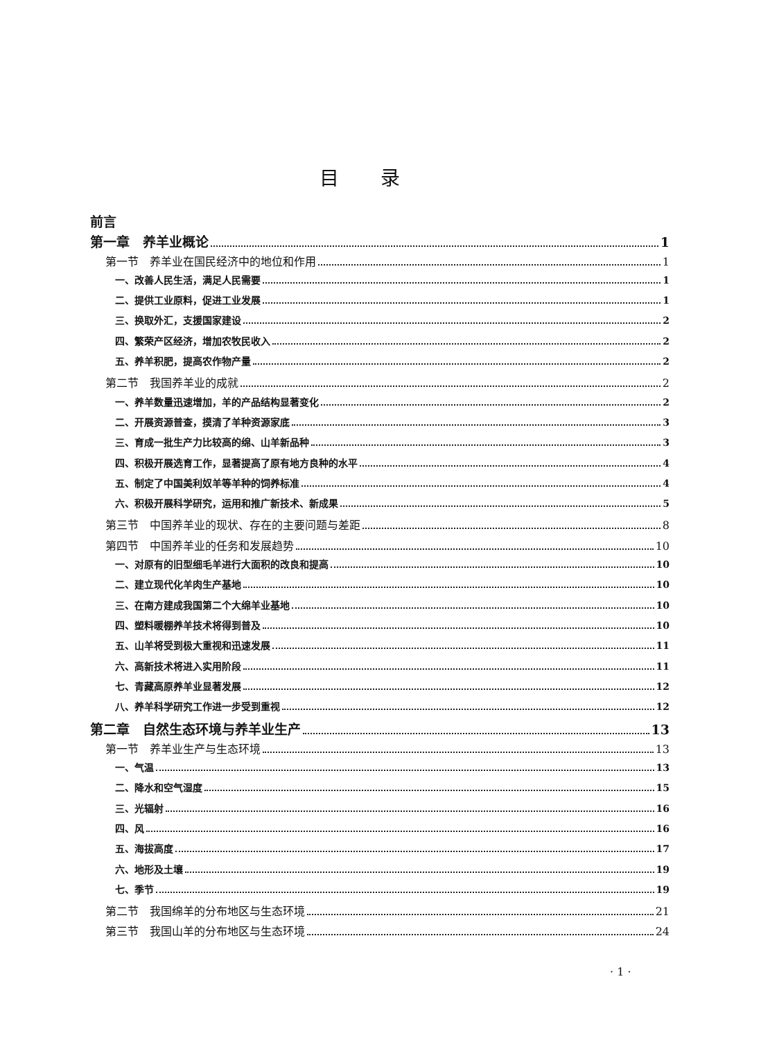目录
前言
第一章　养羊业概论 1
第一节　养羊业在国民经济中的地位和作用 1
一、改善人民生活，满足人民需要 1
二、提供工业原料，促进工业发展 1
三、换取外汇，支援国家建设 2
四、繁荣产区经济，增加农牧民收入 2
五、养羊积肥，提高农作物产量 2
第二节　我国养羊业的成就 2
一、养羊数量迅速增加，羊的产品结构显著变化 2
二、开展资源普查，摸清了羊种资源家底 3
三、育成一批生产力比较高的绵、山羊新品种 3
四、积极开展选育工作，显著提高了原有地方良种的水平 4
五、制定了中国美利奴羊等羊种的饲养标准 4
六、积极开展科学研究，运用和推广新技术、新成果 5
第三节　中国养羊业的现状、存在的主要问题与差距 8
第四节　中国养羊业的任务和发展趋势 10
一、对原有的旧型细毛羊进行大面积的改良和提高 10
二、建立现代化羊肉生产基地 10
三、在南方建成我国第二个大绵羊业基地 10
四、塑料暖棚养羊技术将得到普及 10
五、山羊将受到极大重视和迅速发展 11
六、高新技术将进入实用阶段 11
七、青藏高原养羊业显著发展 12
八、养羊科学研究工作进一步受到重视 12
第二章　自然生态环境与养羊业生产 13
第一节　养羊业生产与生态环境 13
一、气温 13
二、降水和空气湿度 15
三、光辐射 16
四、风 16
五、海拔高度 17
六、地形及土壤 19
七、季节 19
第二节　我国绵羊的分布地区与生态环境 21
第三节　我国山羊的分布地区与生态环境 24
· 1 ·